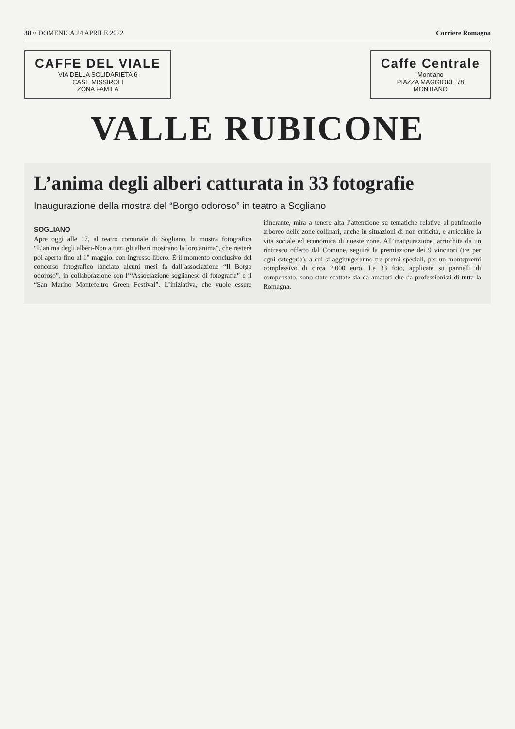38 // DOMENICA 24 APRILE 2022 Corriere Romagna
CAFFE DEL VIALE
VIA DELLA SOLIDARIETA 6
CASE MISSIROLI
ZONA FAMILA
Caffe Centrale
Montiano
PIAZZA MAGGIORE 78
MONTIANO
VALLE RUBICONE
L’anima degli alberi catturata in 33 fotografie
Inaugurazione della mostra del “Borgo odoroso” in teatro a Sogliano
SOGLIANO
Apre oggi alle 17, al teatro comunale di Sogliano, la mostra fotografica “L’anima degli alberi-Non a tutti gli alberi mostrano la loro anima”, che resterà poi aperta fino al 1° maggio, con ingresso libero. È il momento conclusivo del concorso fotografico lanciato alcuni mesi fa dall’associazione “Il Borgo odoroso”, in collaborazione con l’“Associazione soglianese di fotografia” e il “San Marino Montefeltro Green Festival”. L’iniziativa, che vuole essere itinerante, mira a tenere alta l’attenzione su tematiche relative al patrimonio arboreo delle zone collinari, anche in situazioni di non criticità, e arricchire la vita sociale ed economica di queste zone. All’inaugurazione, arricchita da un rinfresco offerto dal Comune, seguirà la premiazione dei 9 vincitori (tre per ogni categoria), a cui si aggiungeranno tre premi speciali, per un montepremi complessivo di circa 2.000 euro. Le 33 foto, applicate su pannelli di compensato, sono state scattate sia da amatori che da professionisti di tutta la Romagna.